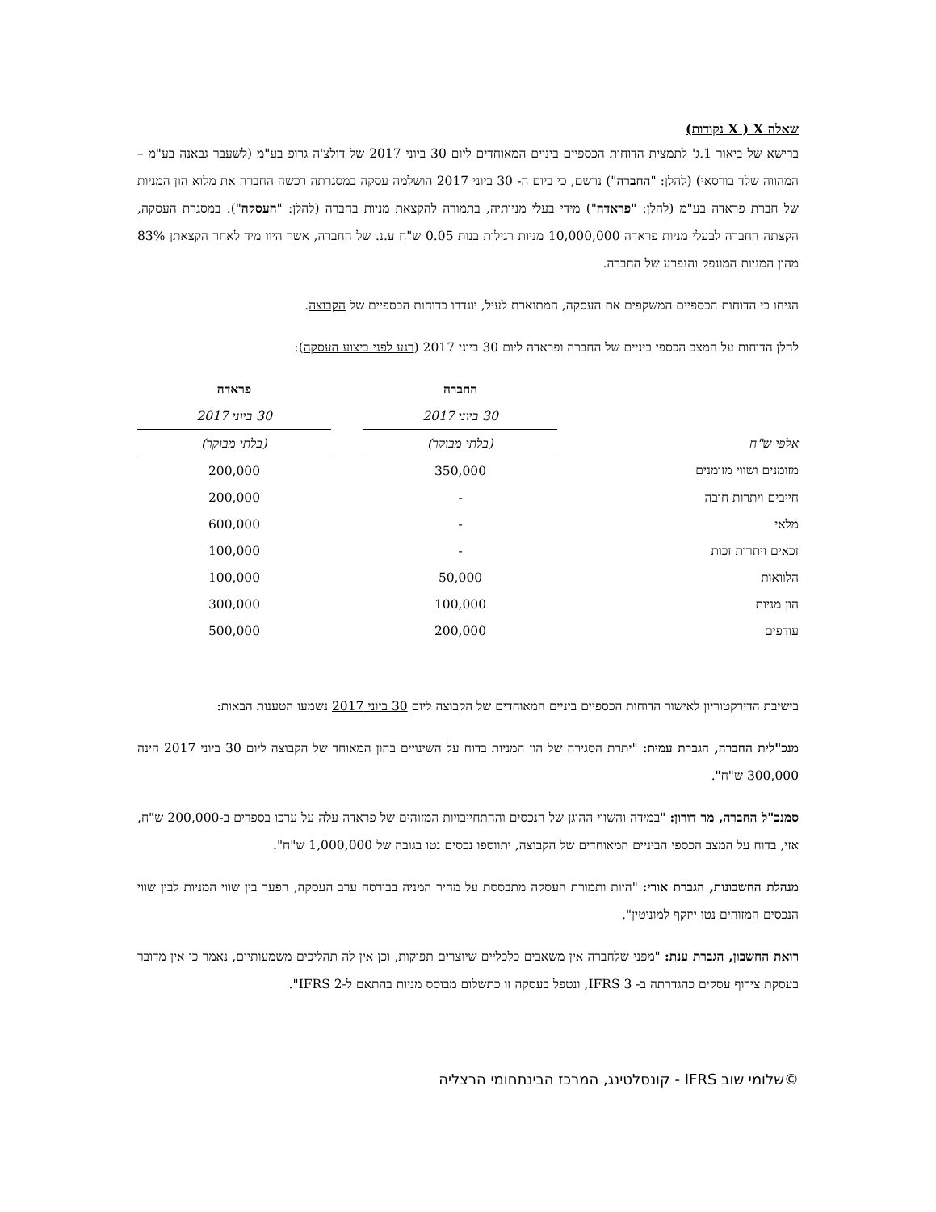שאלה X ( X נקודות)
ברישא של ביאור 1.ג' לתמצית הדוחות הכספיים ביניים המאוחדים ליום 30 ביוני 2017 של דולצ'ה גרופ בע"מ (לשעבר גבאנה בע"מ – המהווה שלד בורסאי) (להלן: "החברה") נרשם, כי ביום ה- 30 ביוני 2017 הושלמה עסקה במסגרתה רכשה החברה את מלוא הון המניות של חברת פראדה בע"מ (להלן: "פראדה") מידי בעלי מניותיה, בתמורה להקצאת מניות בחברה (להלן: "העסקה"). במסגרת העסקה, הקצתה החברה לבעלי מניות פראדה 10,000,000 מניות רגילות בנות 0.05 ש"ח ע.נ. של החברה, אשר היוו מיד לאחר הקצאתן 83% מהון המניות המונפק והנפרע של החברה.
הניחו כי הדוחות הכספיים המשקפים את העסקה, המתוארת לעיל, יוגדרו כדוחות הכספיים של הקבוצה.
להלן הדוחות על המצב הכספי ביניים של החברה ופראדה ליום 30 ביוני 2017 (רגע לפני ביצוע העסקה):
| | החברה | | פראדה |
| | 30 ביוני 2017 | | 30 ביוני 2017 |
| אלפי ש"ח | (בלתי מבוקר) | | (בלתי מבוקר) |
| מזומנים ושווי מזומנים | 350,000 | | 200,000 |
| חייבים ויתרות חובה | - | | 200,000 |
| מלאי | - | | 600,000 |
| זכאים ויתרות זכות | - | | 100,000 |
| הלוואות | 50,000 | | 100,000 |
| הון מניות | 100,000 | | 300,000 |
| עודפים | 200,000 | | 500,000 |
בישיבת הדירקטוריון לאישור הדוחות הכספיים ביניים המאוחדים של הקבוצה ליום 30 ביוני 2017 נשמעו הטענות הבאות:
מנכ"לית החברה, הגברת עמית: "יתרת הסגירה של הון המניות בדוח על השינויים בהון המאוחד של הקבוצה ליום 30 ביוני 2017 הינה 300,000 ש"ח".
סמנכ"ל החברה, מר דורון: "במידה והשווי ההוגן של הנכסים וההתחייבויות המזוהים של פראדה עלה על ערכו בספרים ב-200,000 ש"ח, אזי, בדוח על המצב הכספי הביניים המאוחדים של הקבוצה, יתווספו נכסים נטו בגובה של 1,000,000 ש"ח".
מנהלת החשבונות, הגברת אורי: "היות ותמורת העסקה מתבססת על מחיר המניה בבורסה ערב העסקה, הפער בין שווי המניות לבין שווי הנכסים המזוהים נטו ייזקף למוניטין".
רואת החשבון, הגברת ענת: "מפני שלחברה אין משאבים כלכליים שיוצרים תפוקות, וכן אין לה תהליכים משמעותיים, נאמר כי אין מדובר בעסקת צירוף עסקים כהגדרתה ב- IFRS 3, ונטפל בעסקה זו כתשלום מבוסס מניות בהתאם ל-IFRS 2".
©שלומי שוב IFRS - קונסלטינג, המרכז הבינתחומי הרצליה